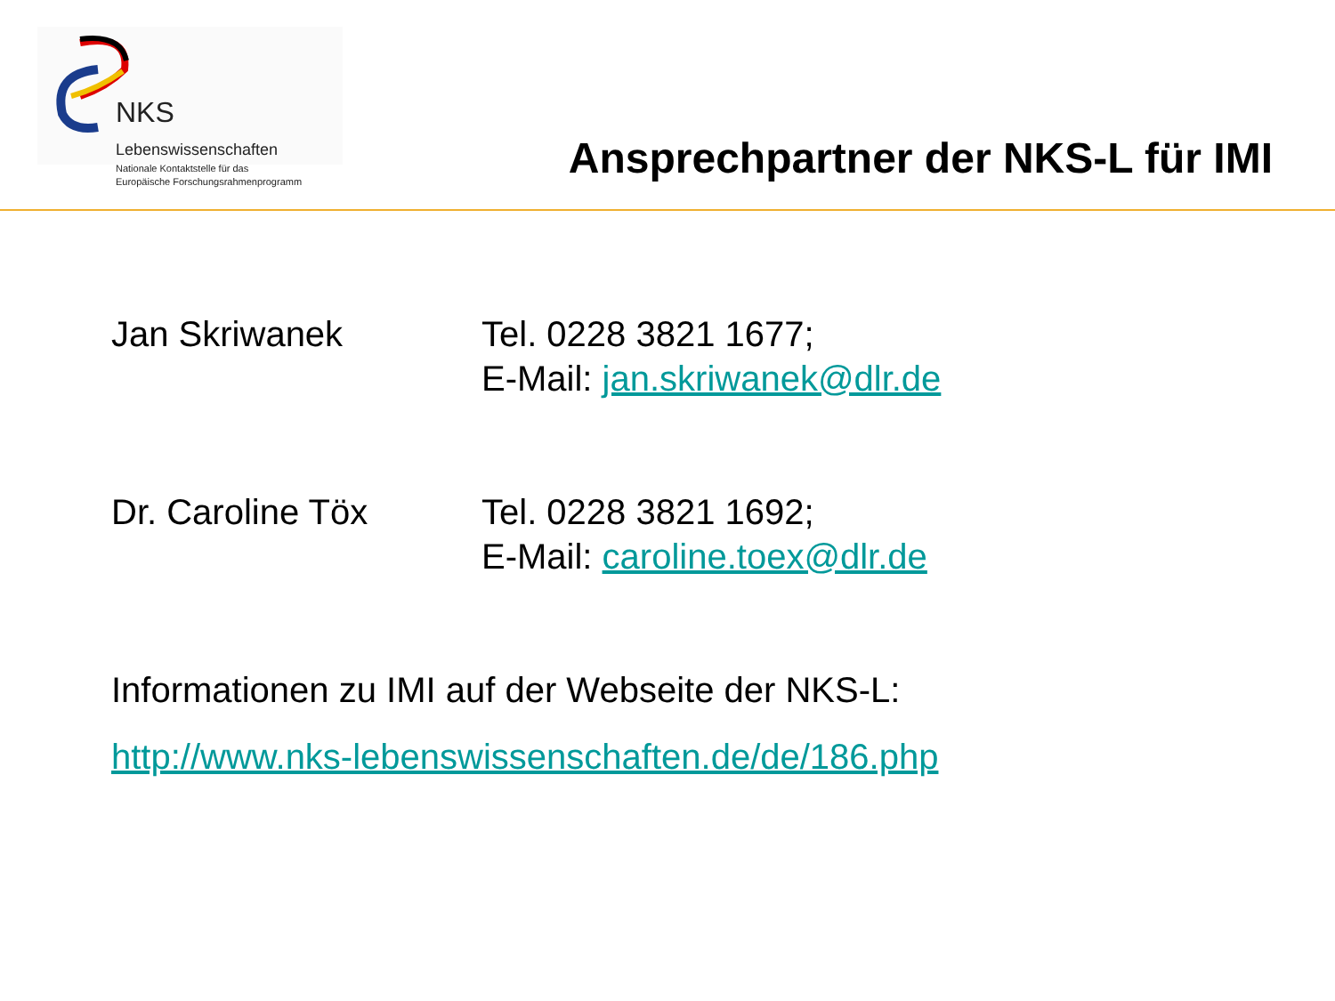NKS Lebenswissenschaften
Nationale Kontaktstelle für das
Europäische Forschungsrahmenprogramm
Ansprechpartner der NKS-L für IMI
Jan Skriwanek Tel. 0228 3821 1677;
E-Mail: jan.skriwanek@dlr.de
Dr. Caroline Töx Tel. 0228 3821 1692;
E-Mail: caroline.toex@dlr.de
Informationen zu IMI auf der Webseite der NKS-L:
http://www.nks-lebenswissenschaften.de/de/186.php